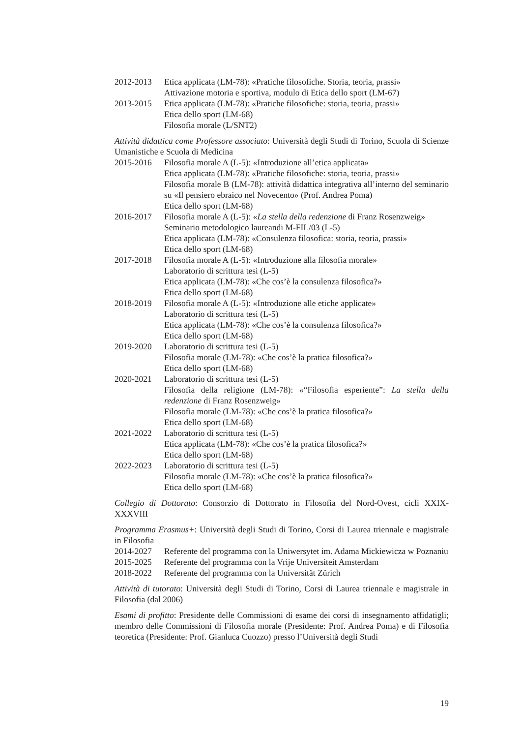2012-2013 Etica applicata (LM-78): «Pratiche filosofiche. Storia, teoria, prassi»
Attivazione motoria e sportiva, modulo di Etica dello sport (LM-67)
2013-2015 Etica applicata (LM-78): «Pratiche filosofiche: storia, teoria, prassi»
Etica dello sport (LM-68)
Filosofia morale (L/SNT2)
Attività didattica come Professore associato: Università degli Studi di Torino, Scuola di Scienze Umanistiche e Scuola di Medicina
2015-2016 Filosofia morale A (L-5): «Introduzione all’etica applicata»
Etica applicata (LM-78): «Pratiche filosofiche: storia, teoria, prassi»
Filosofia morale B (LM-78): attività didattica integrativa all’interno del seminario su «Il pensiero ebraico nel Novecento» (Prof. Andrea Poma)
Etica dello sport (LM-68)
2016-2017 Filosofia morale A (L-5): «La stella della redenzione di Franz Rosenzweig»
Seminario metodologico laureandi M-FIL/03 (L-5)
Etica applicata (LM-78): «Consulenza filosofica: storia, teoria, prassi»
Etica dello sport (LM-68)
2017-2018 Filosofia morale A (L-5): «Introduzione alla filosofia morale»
Laboratorio di scrittura tesi (L-5)
Etica applicata (LM-78): «Che cos’è la consulenza filosofica?»
Etica dello sport (LM-68)
2018-2019 Filosofia morale A (L-5): «Introduzione alle etiche applicate»
Laboratorio di scrittura tesi (L-5)
Etica applicata (LM-78): «Che cos’è la consulenza filosofica?»
Etica dello sport (LM-68)
2019-2020 Laboratorio di scrittura tesi (L-5)
Filosofia morale (LM-78): «Che cos’è la pratica filosofica?»
Etica dello sport (LM-68)
2020-2021 Laboratorio di scrittura tesi (L-5)
Filosofia della religione (LM-78): «“Filosofia esperiente”: La stella della redenzione di Franz Rosenzweig»
Filosofia morale (LM-78): «Che cos’è la pratica filosofica?»
Etica dello sport (LM-68)
2021-2022 Laboratorio di scrittura tesi (L-5)
Etica applicata (LM-78): «Che cos’è la pratica filosofica?»
Etica dello sport (LM-68)
2022-2023 Laboratorio di scrittura tesi (L-5)
Filosofia morale (LM-78): «Che cos’è la pratica filosofica?»
Etica dello sport (LM-68)
Collegio di Dottorato: Consorzio di Dottorato in Filosofia del Nord-Ovest, cicli XXIX-XXXVIII
Programma Erasmus+: Università degli Studi di Torino, Corsi di Laurea triennale e magistrale in Filosofia
2014-2027 Referente del programma con la Uniwersytet im. Adama Mickiewicza w Poznaniu
2015-2025 Referente del programma con la Vrije Universiteit Amsterdam
2018-2022 Referente del programma con la Universität Zürich
Attività di tutorato: Università degli Studi di Torino, Corsi di Laurea triennale e magistrale in Filosofia (dal 2006)
Esami di profitto: Presidente delle Commissioni di esame dei corsi di insegnamento affidatigli; membro delle Commissioni di Filosofia morale (Presidente: Prof. Andrea Poma) e di Filosofia teoretica (Presidente: Prof. Gianluca Cuozzo) presso l’Università degli Studi
19